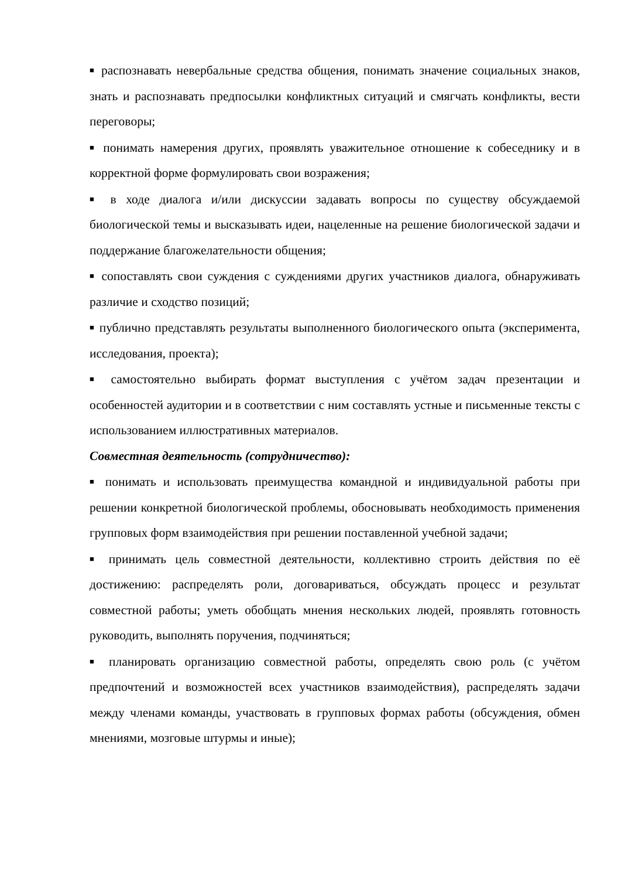■ распознавать невербальные средства общения, понимать значение социальных знаков, знать и распознавать предпосылки конфликтных ситуаций и смягчать конфликты, вести переговоры;
■ понимать намерения других, проявлять уважительное отношение к собеседнику и в корректной форме формулировать свои возражения;
■ в ходе диалога и/или дискуссии задавать вопросы по существу обсуждаемой биологической темы и высказывать идеи, нацеленные на решение биологической задачи и поддержание благожелательности общения;
■ сопоставлять свои суждения с суждениями других участников диалога, обнаруживать различие и сходство позиций;
■ публично представлять результаты выполненного биологического опыта (эксперимента, исследования, проекта);
■ самостоятельно выбирать формат выступления с учётом задач презентации и особенностей аудитории и в соответствии с ним составлять устные и письменные тексты с использованием иллюстративных материалов.
Совместная деятельность (сотрудничество):
■ понимать и использовать преимущества командной и индивидуальной работы при решении конкретной биологической проблемы, обосновывать необходимость применения групповых форм взаимодействия при решении поставленной учебной задачи;
■ принимать цель совместной деятельности, коллективно строить действия по её достижению: распределять роли, договариваться, обсуждать процесс и результат совместной работы; уметь обобщать мнения нескольких людей, проявлять готовность руководить, выполнять поручения, подчиняться;
■ планировать организацию совместной работы, определять свою роль (с учётом предпочтений и возможностей всех участников взаимодействия), распределять задачи между членами команды, участвовать в групповых формах работы (обсуждения, обмен мнениями, мозговые штурмы и иные);